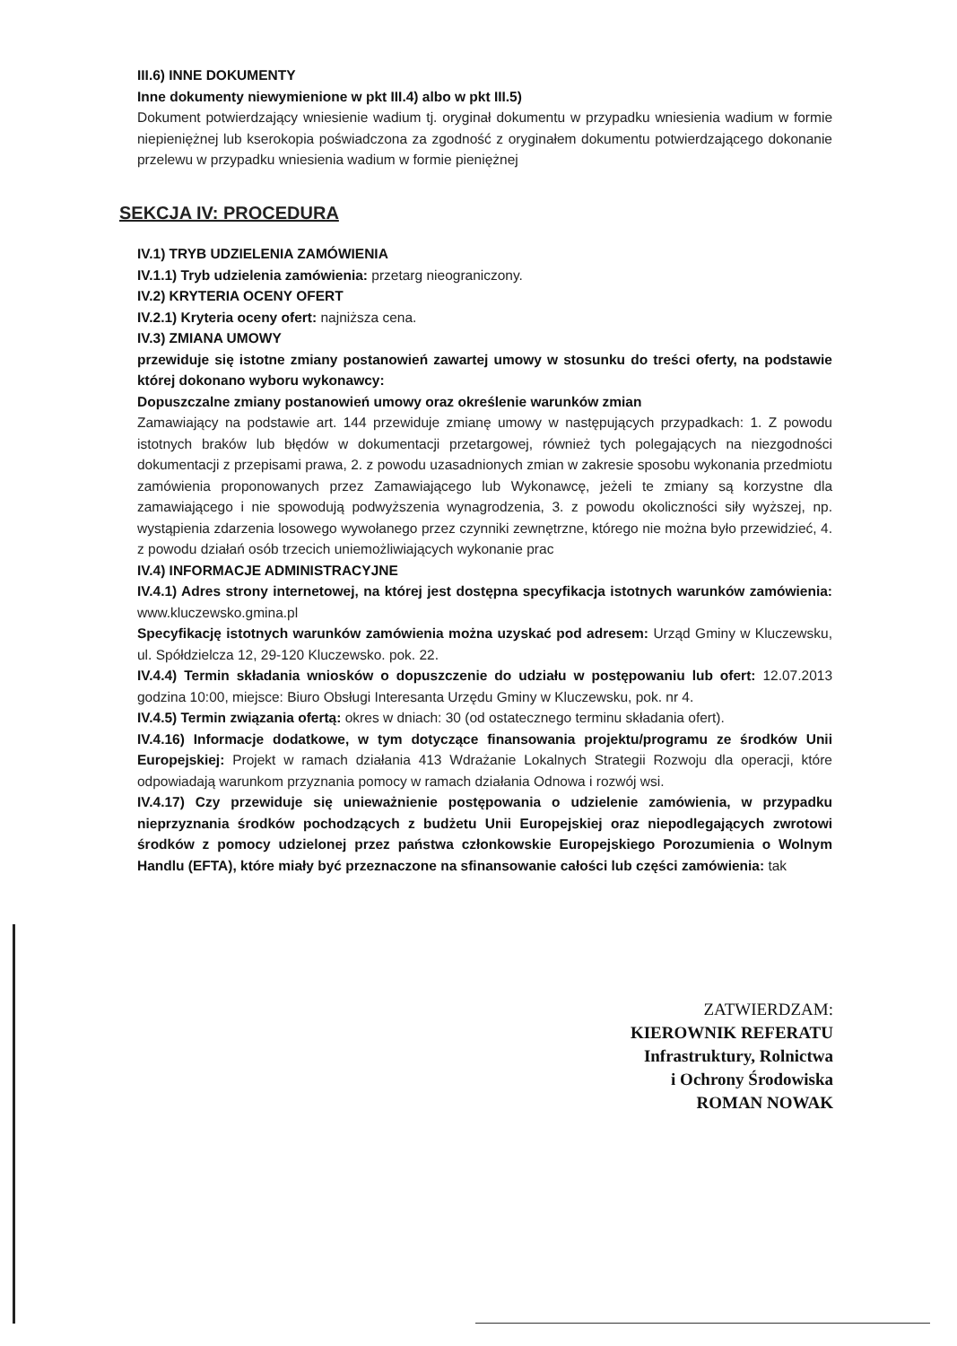III.6) INNE DOKUMENTY
Inne dokumenty niewymienione w pkt III.4) albo w pkt III.5)
Dokument potwierdzający wniesienie wadium tj. oryginał dokumentu w przypadku wniesienia wadium w formie niepieniężnej lub kserokopia poświadczona za zgodność z oryginałem dokumentu potwierdzającego dokonanie przelewu w przypadku wniesienia wadium w formie pieniężnej
SEKCJA IV: PROCEDURA
IV.1) TRYB UDZIELENIA ZAMÓWIENIA
IV.1.1) Tryb udzielenia zamówienia: przetarg nieograniczony.
IV.2) KRYTERIA OCENY OFERT
IV.2.1) Kryteria oceny ofert: najniższa cena.
IV.3) ZMIANA UMOWY
przewiduje się istotne zmiany postanowień zawartej umowy w stosunku do treści oferty, na podstawie której dokonano wyboru wykonawcy:
Dopuszczalne zmiany postanowień umowy oraz określenie warunków zmian
Zamawiający na podstawie art. 144 przewiduje zmianę umowy w następujących przypadkach: 1. Z powodu istotnych braków lub błędów w dokumentacji przetargowej, również tych polegających na niezgodności dokumentacji z przepisami prawa, 2. z powodu uzasadnionych zmian w zakresie sposobu wykonania przedmiotu zamówienia proponowanych przez Zamawiającego lub Wykonawcę, jeżeli te zmiany są korzystne dla zamawiającego i nie spowodują podwyższenia wynagrodzenia, 3. z powodu okoliczności siły wyższej, np. wystąpienia zdarzenia losowego wywołanego przez czynniki zewnętrzne, którego nie można było przewidzieć, 4. z powodu działań osób trzecich uniemożliwiających wykonanie prac
IV.4) INFORMACJE ADMINISTRACYJNE
IV.4.1) Adres strony internetowej, na której jest dostępna specyfikacja istotnych warunków zamówienia: www.kluczewsko.gmina.pl
Specyfikację istotnych warunków zamówienia można uzyskać pod adresem: Urząd Gminy w Kluczewsku, ul. Spółdzielcza 12, 29-120 Kluczewsko. pok. 22.
IV.4.4) Termin składania wniosków o dopuszczenie do udziału w postępowaniu lub ofert: 12.07.2013 godzina 10:00, miejsce: Biuro Obsługi Interesanta Urzędu Gminy w Kluczewsku, pok. nr 4.
IV.4.5) Termin związania ofertą: okres w dniach: 30 (od ostatecznego terminu składania ofert).
IV.4.16) Informacje dodatkowe, w tym dotyczące finansowania projektu/programu ze środków Unii Europejskiej: Projekt w ramach działania 413 Wdrażanie Lokalnych Strategii Rozwoju dla operacji, które odpowiadają warunkom przyznania pomocy w ramach działania Odnowa i rozwój wsi.
IV.4.17) Czy przewiduje się unieważnienie postępowania o udzielenie zamówienia, w przypadku nieprzyznania środków pochodzących z budżetu Unii Europejskiej oraz niepodlegających zwrotowi środków z pomocy udzielonej przez państwa członkowskie Europejskiego Porozumienia o Wolnym Handlu (EFTA), które miały być przeznaczone na sfinansowanie całości lub części zamówienia: tak
ZATWIERDZAM:
KIEROWNIK REFERATU
Infrastruktury, Rolnictwa
i Ochrony Środowiska
ROMAN NOWAK